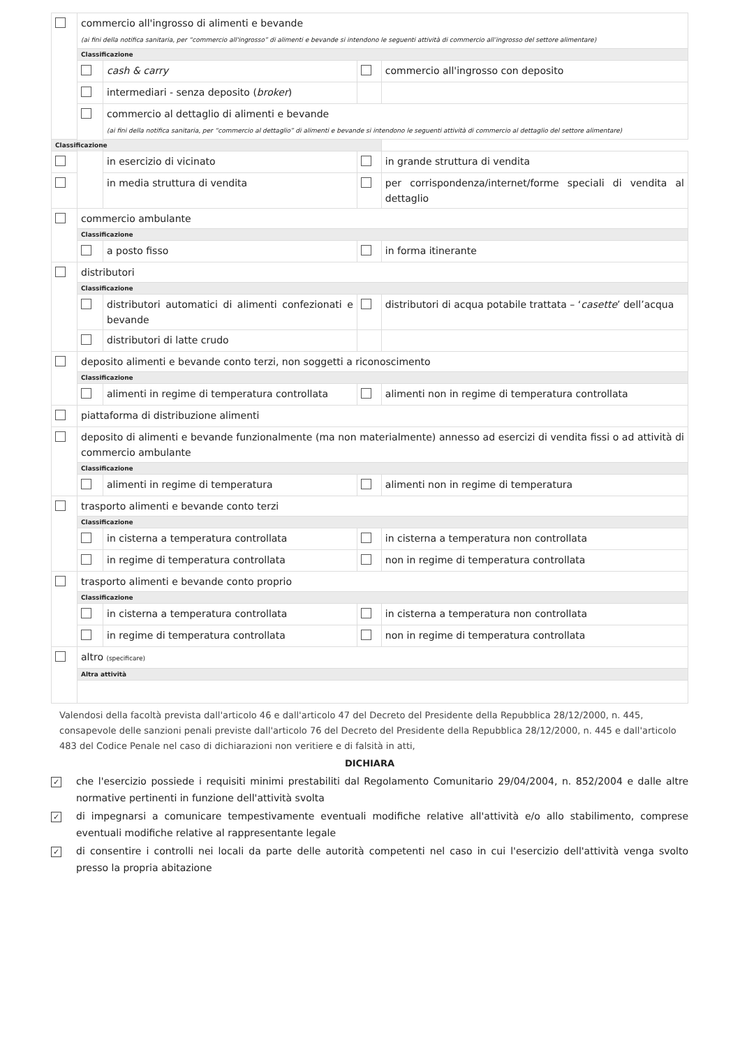| | commercio all'ingrosso di alimenti e bevande (ai fini della notifica sanitaria, per “commercio all'ingrosso” di alimenti e bevande si intendono le seguenti attività di commercio all’ingrosso del settore alimentare) | | | |
| | Classificazione | | | |
| | | cash & carry | | commercio all'ingrosso con deposito |
| | | intermediari - senza deposito ( broker ) | | |
| | | commercio al dettaglio di alimenti e bevande (ai fini della notifica sanitaria, per “commercio al dettaglio” di alimenti e bevande si intendono le seguenti attività di commercio al dettaglio del settore alimentare) | | |
| Classificazione | | | | |
| | | in esercizio di vicinato | | in grande struttura di vendita |
| | | in media struttura di vendita | | per corrispondenza/internet/forme speciali di vendita al dettaglio |
| | commercio ambulante | | | |
| | Classificazione | | | |
| | | a posto fisso | | in forma itinerante |
| | distributori | | | |
| | Classificazione | | | |
| | | distributori automatici di alimenti confezionati e bevande | | distributori di acqua potabile trattata – ‘ casette ’ dell’acqua |
| | | distributori di latte crudo | | |
| | deposito alimenti e bevande conto terzi, non soggetti a riconoscimento | | | |
| | Classificazione | | | |
| | | alimenti in regime di temperatura controllata | | alimenti non in regime di temperatura controllata |
| | piattaforma di distribuzione alimenti | | | |
| | deposito di alimenti e bevande funzionalmente (ma non materialmente) annesso ad esercizi di vendita fissi o ad attività di commercio ambulante | | | |
| | Classificazione | | | |
| | | alimenti in regime di temperatura | | alimenti non in regime di temperatura |
| | trasporto alimenti e bevande conto terzi | | | |
| | Classificazione | | | |
| | | in cisterna a temperatura controllata | | in cisterna a temperatura non controllata |
| | | in regime di temperatura controllata | | non in regime di temperatura controllata |
| | trasporto alimenti e bevande conto proprio | | | |
| | Classificazione | | | |
| | | in cisterna a temperatura controllata | | in cisterna a temperatura non controllata |
| | | in regime di temperatura controllata | | non in regime di temperatura controllata |
| | altro (specificare) | | | |
| | Altra attività | | | |
Valendosi della facoltà prevista dall'articolo 46 e dall'articolo 47 del Decreto del Presidente della Repubblica 28/12/2000, n. 445, consapevole delle sanzioni penali previste dall'articolo 76 del Decreto del Presidente della Repubblica 28/12/2000, n. 445 e dall'articolo 483 del Codice Penale nel caso di dichiarazioni non veritiere e di falsità in atti,
DICHIARA
✓
che l'esercizio possiede i requisiti minimi prestabiliti dal Regolamento Comunitario 29/04/2004, n. 852/2004 e dalle altre normative pertinenti in funzione dell'attività svolta
✓
di impegnarsi a comunicare tempestivamente eventuali modifiche relative all'attività e/o allo stabilimento, comprese eventuali modifiche relative al rappresentante legale
✓
di consentire i controlli nei locali da parte delle autorità competenti nel caso in cui l'esercizio dell'attività venga svolto presso la propria abitazione